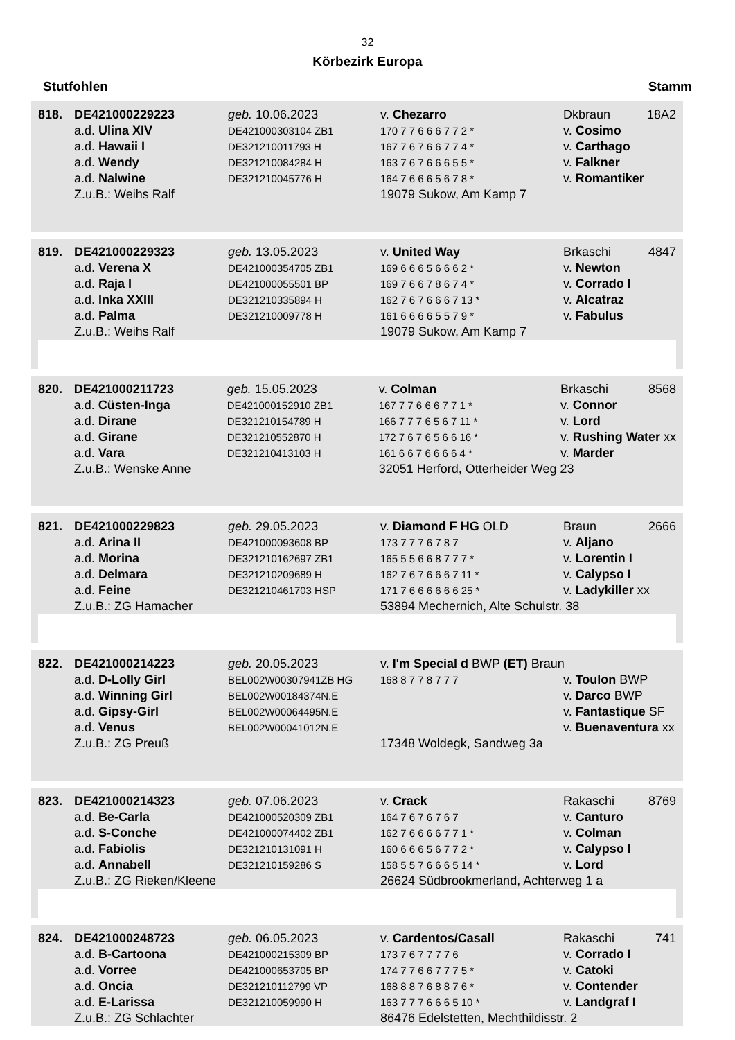32
Körbezirk Europa
Stutfohlen Stamm
| 818. | DE421000229223 | geb. 10.06.2023 | v. Chezarro | Dkbraun | 18A2 |
| | a.d. Ulina XIV | DE421000303104 ZB1 | 170 7 7 6 6 6 7 7 2 * | v. Cosimo | |
| | a.d. Hawaii I | DE321210011793 H | 167 7 6 7 6 6 7 7 4 * | v. Carthago | |
| | a.d. Wendy | DE321210084284 H | 163 7 6 7 6 6 6 5 5 * | v. Falkner | |
| | a.d. Nalwine | DE321210045776 H | 164 7 6 6 6 5 6 7 8 * | v. Romantiker | |
| | Z.u.B.: Weihs Ralf | | 19079 Sukow, Am Kamp 7 | | |
| 819. | DE421000229323 | geb. 13.05.2023 | v. United Way | Brkaschi | 4847 |
| | a.d. Verena X | DE421000354705 ZB1 | 169 6 6 6 5 6 6 6 2 * | v. Newton | |
| | a.d. Raja I | DE421000055501 BP | 169 7 6 6 7 8 6 7 4 * | v. Corrado I | |
| | a.d. Inka XXIII | DE321210335894 H | 162 7 6 7 6 6 6 7 13 * | v. Alcatraz | |
| | a.d. Palma | DE321210009778 H | 161 6 6 6 6 5 5 7 9 * | v. Fabulus | |
| | Z.u.B.: Weihs Ralf | | 19079 Sukow, Am Kamp 7 | | |
| 820. | DE421000211723 | geb. 15.05.2023 | v. Colman | Brkaschi | 8568 |
| | a.d. Cüsten-Inga | DE421000152910 ZB1 | 167 7 7 6 6 6 7 7 1 * | v. Connor | |
| | a.d. Dirane | DE321210154789 H | 166 7 7 7 6 5 6 7 11 * | v. Lord | |
| | a.d. Girane | DE321210552870 H | 172 7 6 7 6 5 6 6 16 * | v. Rushing Water xx | |
| | a.d. Vara | DE321210413103 H | 161 6 6 7 6 6 6 6 4 * | v. Marder | |
| | Z.u.B.: Wenske Anne | | 32051 Herford, Otterheider Weg 23 | | |
| 821. | DE421000229823 | geb. 29.05.2023 | v. Diamond F HG OLD | Braun | 2666 |
| | a.d. Arina II | DE421000093608 BP | 173 7 7 7 6 7 8 7 | v. Aljano | |
| | a.d. Morina | DE321210162697 ZB1 | 165 5 5 6 6 8 7 7 7 * | v. Lorentin I | |
| | a.d. Delmara | DE321210209689 H | 162 7 6 7 6 6 6 7 11 * | v. Calypso I | |
| | a.d. Feine | DE321210461703 HSP | 171 7 6 6 6 6 6 6 25 * | v. Ladykiller xx | |
| | Z.u.B.: ZG Hamacher | | 53894 Mechernich, Alte Schulstr. 38 | | |
| 822. | DE421000214223 | geb. 20.05.2023 | v. I'm Special d BWP (ET) Braun | |
| | a.d. D-Lolly Girl | BEL002W00307941ZB HG | 168 8 7 7 8 7 7 7 | v. Toulon BWP |
| | a.d. Winning Girl | BEL002W00184374N.E | | v. Darco BWP |
| | a.d. Gipsy-Girl | BEL002W00064495N.E | | v. Fantastique SF |
| | a.d. Venus | BEL002W00041012N.E | | v. Buenaventura xx |
| | Z.u.B.: ZG Preuß | | 17348 Woldegk, Sandweg 3a | |
| 823. | DE421000214323 | geb. 07.06.2023 | v. Crack | Rakaschi | 8769 |
| | a.d. Be-Carla | DE421000520309 ZB1 | 164 7 6 7 6 7 6 7 | v. Canturo | |
| | a.d. S-Conche | DE421000074402 ZB1 | 162 7 6 6 6 6 7 7 1 * | v. Colman | |
| | a.d. Fabiolis | DE321210131091 H | 160 6 6 6 5 6 7 7 2 * | v. Calypso I | |
| | a.d. Annabell | DE321210159286 S | 158 5 5 7 6 6 6 5 14 * | v. Lord | |
| | Z.u.B.: ZG Rieken/Kleene | | 26624 Südbrookmerland, Achterweg 1 a | | |
| 824. | DE421000248723 | geb. 06.05.2023 | v. Cardentos/Casall | Rakaschi | 741 |
| | a.d. B-Cartoona | DE421000215309 BP | 173 7 6 7 7 7 7 6 | v. Corrado I | |
| | a.d. Vorree | DE421000653705 BP | 174 7 7 6 6 7 7 7 5 * | v. Catoki | |
| | a.d. Oncia | DE321210112799 VP | 168 8 8 7 6 8 8 7 6 * | v. Contender | |
| | a.d. E-Larissa | DE321210059990 H | 163 7 7 7 6 6 6 5 10 * | v. Landgraf I | |
| | Z.u.B.: ZG Schlachter | | 86476 Edelstetten, Mechthildisstr. 2 | | |